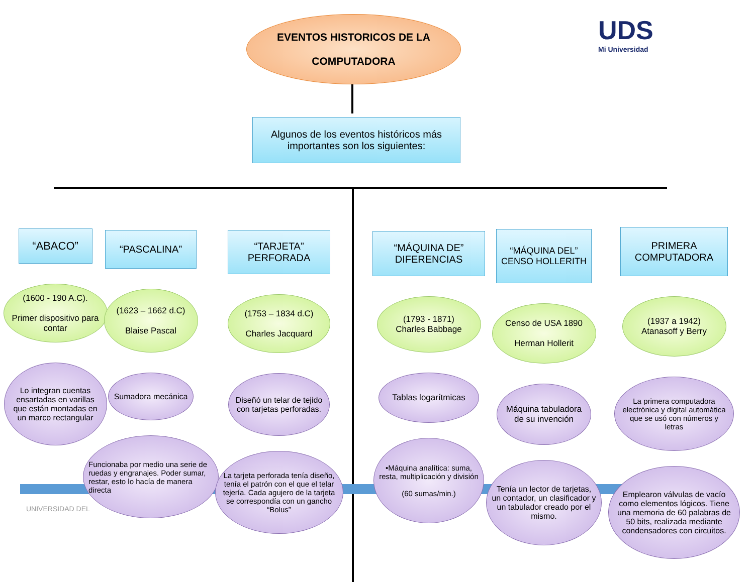EVENTOS HISTORICOS DE LA
COMPUTADORA
UDS
Mi Universidad
Algunos de los eventos históricos más importantes son los siguientes:
UNIVERSIDAD DEL
“ABACO”
(1600 - 190 A.C).
Primer dispositivo para contar
Lo integran cuentas ensartadas en varillas que están montadas en un marco rectangular
“PASCALINA”
(1623 – 1662 d.C)
Blaise Pascal
Sumadora mecánica
Funcionaba por medio una serie de ruedas y engranajes. Poder sumar, restar, esto lo hacía de manera directa
“TARJETA” PERFORADA
(1753 – 1834 d.C)
Charles Jacquard
Diseñó un telar de tejido con tarjetas perforadas.
La tarjeta perforada tenía diseño, tenía el patrón con el que el telar tejería. Cada agujero de la tarjeta se correspondía con un gancho “Bolus”
“MÁQUINA DE” DIFERENCIAS
(1793 - 1871)
Charles Babbage
Tablas logarítmicas
•Máquina analítica: suma, resta, multiplicación y división
(60 sumas/min.)
“MÁQUINA DEL” CENSO HOLLERITH
Censo de USA 1890
Herman Hollerit
Máquina tabuladora de su invención
Tenía un lector de tarjetas, un contador, un clasificador y un tabulador creado por el mismo.
PRIMERA COMPUTADORA
(1937 a 1942)
Atanasoff y Berry
La primera computadora electrónica y digital automática que se usó con números y letras
Emplearon válvulas de vacío como elementos lógicos. Tiene una memoria de 60 palabras de 50 bits, realizada mediante condensadores con circuitos.